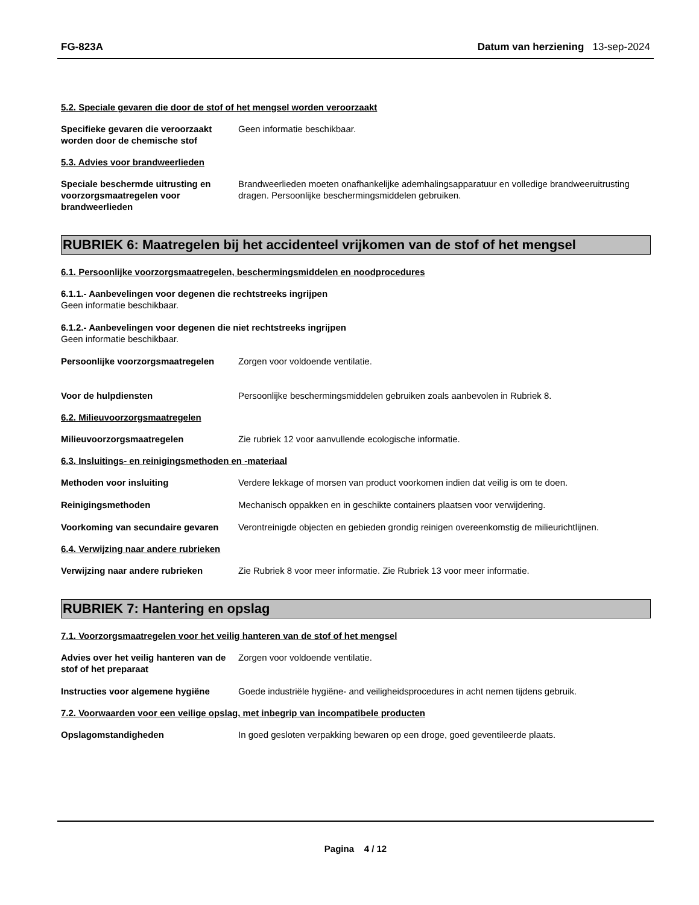FG-823A Datum van herziening 13-sep-2024
5.2. Speciale gevaren die door de stof of het mengsel worden veroorzaakt
Specifieke gevaren die veroorzaakt worden door de chemische stof
Geen informatie beschikbaar.
5.3. Advies voor brandweerlieden
Speciale beschermde uitrusting en voorzorgsmaatregelen voor brandweerlieden
Brandweerlieden moeten onafhankelijke ademhalingsapparatuur en volledige brandweeruitrusting dragen. Persoonlijke beschermingsmiddelen gebruiken.
RUBRIEK 6: Maatregelen bij het accidenteel vrijkomen van de stof of het mengsel
6.1. Persoonlijke voorzorgsmaatregelen, beschermingsmiddelen en noodprocedures
6.1.1.- Aanbevelingen voor degenen die rechtstreeks ingrijpen
Geen informatie beschikbaar.
6.1.2.- Aanbevelingen voor degenen die niet rechtstreeks ingrijpen
Geen informatie beschikbaar.
Persoonlijke voorzorgsmaatregelen
Zorgen voor voldoende ventilatie.
Voor de hulpdiensten Persoonlijke beschermingsmiddelen gebruiken zoals aanbevolen in Rubriek 8.
6.2. Milieuvoorzorgsmaatregelen
Milieuvoorzorgsmaatregelen Zie rubriek 12 voor aanvullende ecologische informatie.
6.3. Insluitings- en reinigingsmethoden en -materiaal
Methoden voor insluiting Verdere lekkage of morsen van product voorkomen indien dat veilig is om te doen.
Reinigingsmethoden Mechanisch oppakken en in geschikte containers plaatsen voor verwijdering.
Voorkoming van secundaire gevaren
Verontreinigde objecten en gebieden grondig reinigen overeenkomstig de milieurichtlijnen.
6.4. Verwijzing naar andere rubrieken
Verwijzing naar andere rubrieken Zie Rubriek 8 voor meer informatie. Zie Rubriek 13 voor meer informatie.
RUBRIEK 7: Hantering en opslag
7.1. Voorzorgsmaatregelen voor het veilig hanteren van de stof of het mengsel
Advies over het veilig hanteren van de stof of het preparaat
Zorgen voor voldoende ventilatie.
Instructies voor algemene hygiëne
Goede industriële hygiëne- and veiligheidsprocedures in acht nemen tijdens gebruik.
7.2. Voorwaarden voor een veilige opslag, met inbegrip van incompatibele producten
Opslagomstandigheden In goed gesloten verpakking bewaren op een droge, goed geventileerde plaats.
Pagina 4 / 12